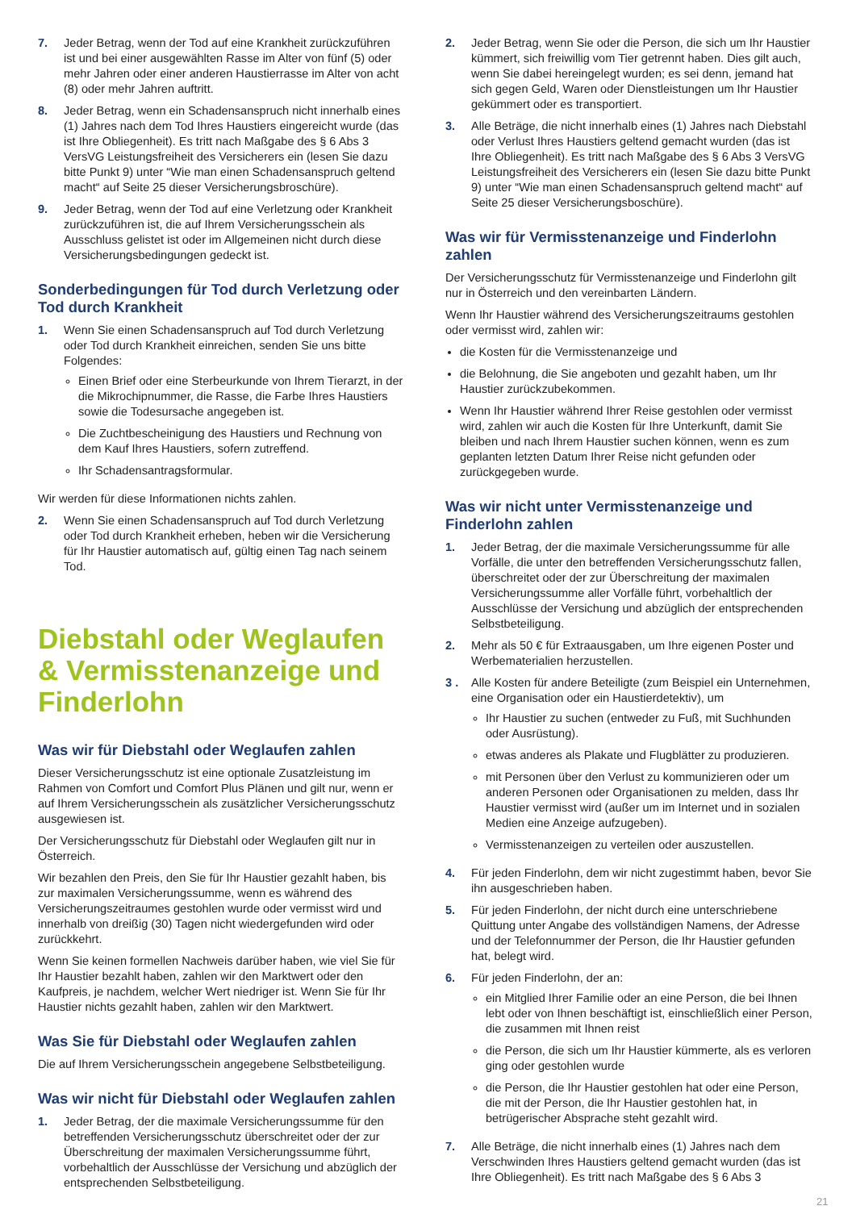7. Jeder Betrag, wenn der Tod auf eine Krankheit zurückzuführen ist und bei einer ausgewählten Rasse im Alter von fünf (5) oder mehr Jahren oder einer anderen Haustierrasse im Alter von acht (8) oder mehr Jahren auftritt.
8. Jeder Betrag, wenn ein Schadensanspruch nicht innerhalb eines (1) Jahres nach dem Tod Ihres Haustiers eingereicht wurde (das ist Ihre Obliegenheit). Es tritt nach Maßgabe des § 6 Abs 3 VersVG Leistungsfreiheit des Versicherers ein (lesen Sie dazu bitte Punkt 9) unter “Wie man einen Schadensanspruch geltend macht“ auf Seite 25 dieser Versicherungsbroschüre).
9. Jeder Betrag, wenn der Tod auf eine Verletzung oder Krankheit zurückzuführen ist, die auf Ihrem Versicherungsschein als Ausschluss gelistet ist oder im Allgemeinen nicht durch diese Versicherungsbedingungen gedeckt ist.
Sonderbedingungen für Tod durch Verletzung oder Tod durch Krankheit
1. Wenn Sie einen Schadensanspruch auf Tod durch Verletzung oder Tod durch Krankheit einreichen, senden Sie uns bitte Folgendes:
Einen Brief oder eine Sterbeurkunde von Ihrem Tierarzt, in der die Mikrochipnummer, die Rasse, die Farbe Ihres Haustiers sowie die Todesursache angegeben ist.
Die Zuchtbescheinigung des Haustiers und Rechnung von dem Kauf Ihres Haustiers, sofern zutreffend.
Ihr Schadensantragsformular.
Wir werden für diese Informationen nichts zahlen.
2. Wenn Sie einen Schadensanspruch auf Tod durch Verletzung oder Tod durch Krankheit erheben, heben wir die Versicherung für Ihr Haustier automatisch auf, gültig einen Tag nach seinem Tod.
Diebstahl oder Weglaufen & Vermisstenanzeige und Finderlohn
Was wir für Diebstahl oder Weglaufen zahlen
Dieser Versicherungsschutz ist eine optionale Zusatzleistung im Rahmen von Comfort und Comfort Plus Plänen und gilt nur, wenn er auf Ihrem Versicherungsschein als zusätzlicher Versicherungsschutz ausgewiesen ist.
Der Versicherungsschutz für Diebstahl oder Weglaufen gilt nur in Österreich.
Wir bezahlen den Preis, den Sie für Ihr Haustier gezahlt haben, bis zur maximalen Versicherungssumme, wenn es während des Versicherungszeitraumes gestohlen wurde oder vermisst wird und innerhalb von dreißig (30) Tagen nicht wiedergefunden wird oder zurückkehrt.
Wenn Sie keinen formellen Nachweis darüber haben, wie viel Sie für Ihr Haustier bezahlt haben, zahlen wir den Marktwert oder den Kaufpreis, je nachdem, welcher Wert niedriger ist. Wenn Sie für Ihr Haustier nichts gezahlt haben, zahlen wir den Marktwert.
Was Sie für Diebstahl oder Weglaufen zahlen
Die auf Ihrem Versicherungsschein angegebene Selbstbeteiligung.
Was wir nicht für Diebstahl oder Weglaufen zahlen
1. Jeder Betrag, der die maximale Versicherungssumme für den betreffenden Versicherungsschutz überschreitet oder der zur Überschreitung der maximalen Versicherungssumme führt, vorbehaltlich der Ausschlüsse der Versichung und abzüglich der entsprechenden Selbstbeteiligung.
2. Jeder Betrag, wenn Sie oder die Person, die sich um Ihr Haustier kümmert, sich freiwillig vom Tier getrennt haben. Dies gilt auch, wenn Sie dabei hereingelegt wurden; es sei denn, jemand hat sich gegen Geld, Waren oder Dienstleistungen um Ihr Haustier gekümmert oder es transportiert.
3. Alle Beträge, die nicht innerhalb eines (1) Jahres nach Diebstahl oder Verlust Ihres Haustiers geltend gemacht wurden (das ist Ihre Obliegenheit). Es tritt nach Maßgabe des § 6 Abs 3 VersVG Leistungsfreiheit des Versicherers ein (lesen Sie dazu bitte Punkt 9) unter “Wie man einen Schadensanspruch geltend macht“ auf Seite 25 dieser Versicherungsboschüre).
Was wir für Vermisstenanzeige und Finderlohn zahlen
Der Versicherungsschutz für Vermisstenanzeige und Finderlohn gilt nur in Österreich und den vereinbarten Ländern.
Wenn Ihr Haustier während des Versicherungszeitraums gestohlen oder vermisst wird, zahlen wir:
die Kosten für die Vermisstenanzeige und
die Belohnung, die Sie angeboten und gezahlt haben, um Ihr Haustier zurückzubekommen.
Wenn Ihr Haustier während Ihrer Reise gestohlen oder vermisst wird, zahlen wir auch die Kosten für Ihre Unterkunft, damit Sie bleiben und nach Ihrem Haustier suchen können, wenn es zum geplanten letzten Datum Ihrer Reise nicht gefunden oder zurückgegeben wurde.
Was wir nicht unter Vermisstenanzeige und Finderlohn zahlen
1. Jeder Betrag, der die maximale Versicherungssumme für alle Vorfälle, die unter den betreffenden Versicherungsschutz fallen, überschreitet oder der zur Überschreitung der maximalen Versicherungssumme aller Vorfälle führt, vorbehaltlich der Ausschlüsse der Versichung und abzüglich der entsprechenden Selbstbeteiligung.
2. Mehr als 50 € für Extraausgaben, um Ihre eigenen Poster und Werbematerialien herzustellen.
3 . Alle Kosten für andere Beteiligte (zum Beispiel ein Unternehmen, eine Organisation oder ein Haustierdetektiv), um
Ihr Haustier zu suchen (entweder zu Fuß, mit Suchhunden oder Ausrüstung).
etwas anderes als Plakate und Flugblätter zu produzieren.
mit Personen über den Verlust zu kommunizieren oder um anderen Personen oder Organisationen zu melden, dass Ihr Haustier vermisst wird (außer um im Internet und in sozialen Medien eine Anzeige aufzugeben).
Vermisstenanzeigen zu verteilen oder auszustellen.
4. Für jeden Finderlohn, dem wir nicht zugestimmt haben, bevor Sie ihn ausgeschrieben haben.
5. Für jeden Finderlohn, der nicht durch eine unterschriebene Quittung unter Angabe des vollständigen Namens, der Adresse und der Telefonnummer der Person, die Ihr Haustier gefunden hat, belegt wird.
6. Für jeden Finderlohn, der an:
ein Mitglied Ihrer Familie oder an eine Person, die bei Ihnen lebt oder von Ihnen beschäftigt ist, einschließlich einer Person, die zusammen mit Ihnen reist
die Person, die sich um Ihr Haustier kümmerte, als es verloren ging oder gestohlen wurde
die Person, die Ihr Haustier gestohlen hat oder eine Person, die mit der Person, die Ihr Haustier gestohlen hat, in betrügerischer Absprache steht gezahlt wird.
7. Alle Beträge, die nicht innerhalb eines (1) Jahres nach dem Verschwinden Ihres Haustiers geltend gemacht wurden (das ist Ihre Obliegenheit). Es tritt nach Maßgabe des § 6 Abs 3
21